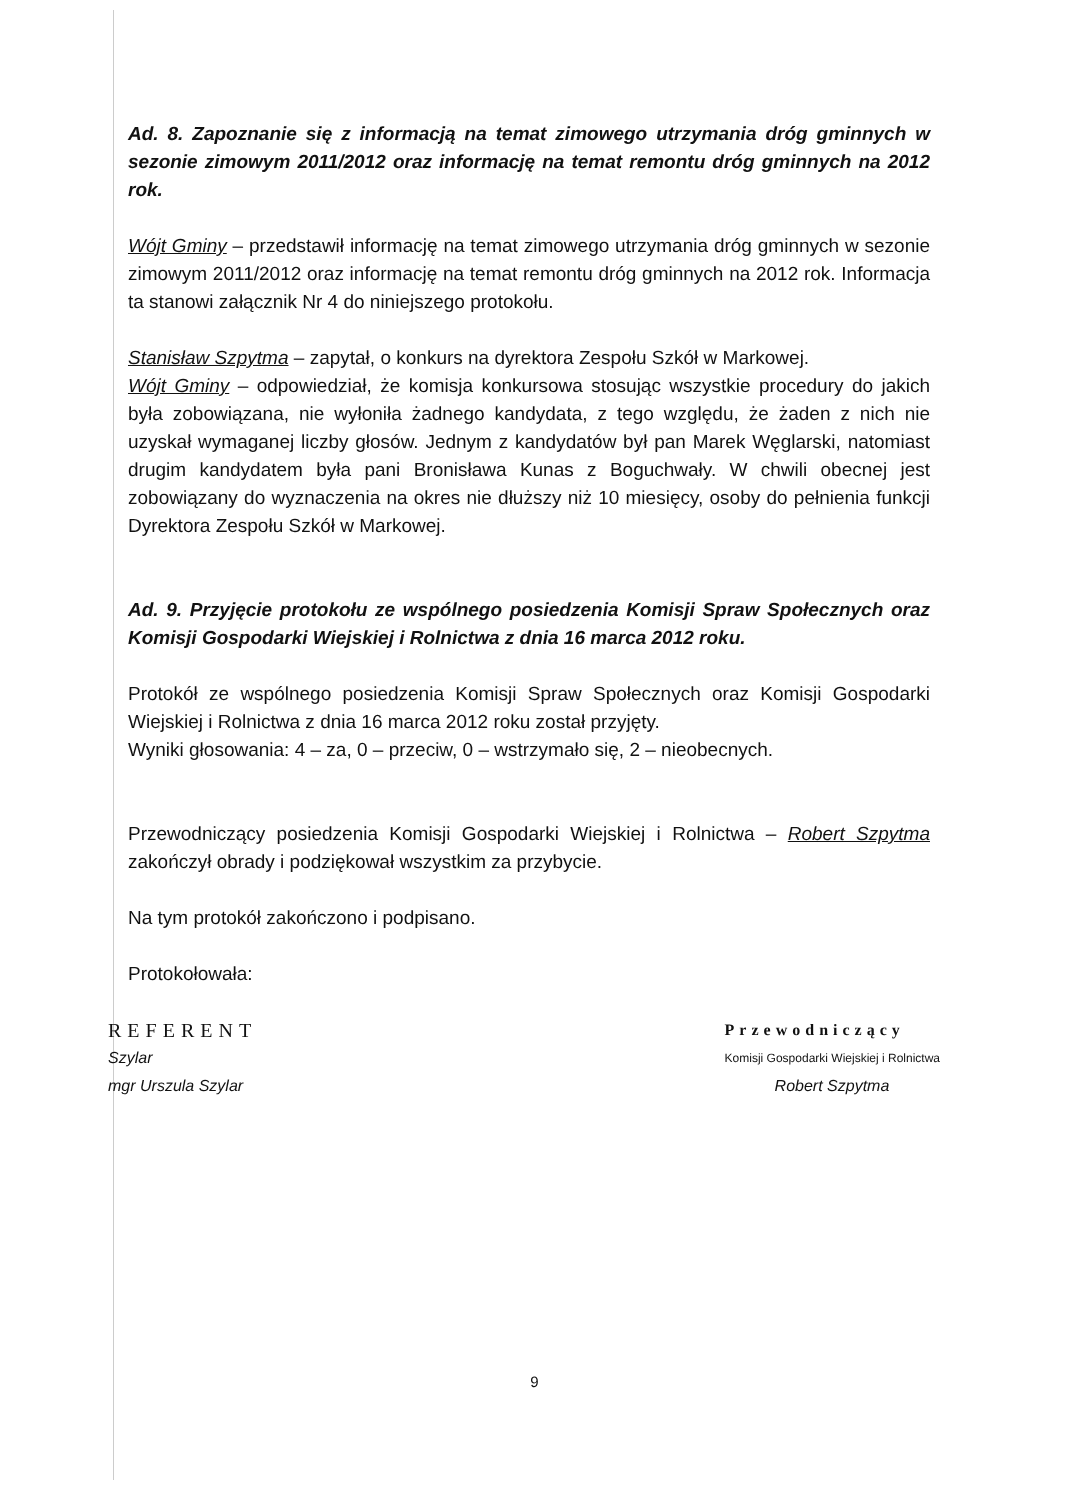Ad. 8. Zapoznanie się z informacją na temat zimowego utrzymania dróg gminnych w sezonie zimowym 2011/2012 oraz informację na temat remontu dróg gminnych na 2012 rok.
Wójt Gminy – przedstawił informację na temat zimowego utrzymania dróg gminnych w sezonie zimowym 2011/2012 oraz informację na temat remontu dróg gminnych na 2012 rok. Informacja ta stanowi załącznik Nr 4 do niniejszego protokołu.
Stanisław Szpytma – zapytał, o konkurs na dyrektora Zespołu Szkół w Markowej.
Wójt Gminy – odpowiedział, że komisja konkursowa stosując wszystkie procedury do jakich była zobowiązana, nie wyłoniła żadnego kandydata, z tego względu, że żaden z nich nie uzyskał wymaganej liczby głosów. Jednym z kandydatów był pan Marek Węglarski, natomiast drugim kandydatem była pani Bronisława Kunas z Boguchwały. W chwili obecnej jest zobowiązany do wyznaczenia na okres nie dłuższy niż 10 miesięcy, osoby do pełnienia funkcji Dyrektora Zespołu Szkół w Markowej.
Ad. 9. Przyjęcie protokołu ze wspólnego posiedzenia Komisji Spraw Społecznych oraz Komisji Gospodarki Wiejskiej i Rolnictwa z dnia 16 marca 2012 roku.
Protokół ze wspólnego posiedzenia Komisji Spraw Społecznych oraz Komisji Gospodarki Wiejskiej i Rolnictwa z dnia 16 marca 2012 roku został przyjęty.
Wyniki głosowania: 4 – za, 0 – przeciw, 0 – wstrzymało się, 2 – nieobecnych.
Przewodniczący posiedzenia Komisji Gospodarki Wiejskiej i Rolnictwa – Robert Szpytma zakończył obrady i podziękował wszystkim za przybycie.
Na tym protokół zakończono i podpisano.
Protokołowała:
REFERENT
Szylar
mgr Urszula Szylar
Przewodniczący
Komisji Gospodarki Wiejskiej i Rolnictwa
Robert Szpytma
9